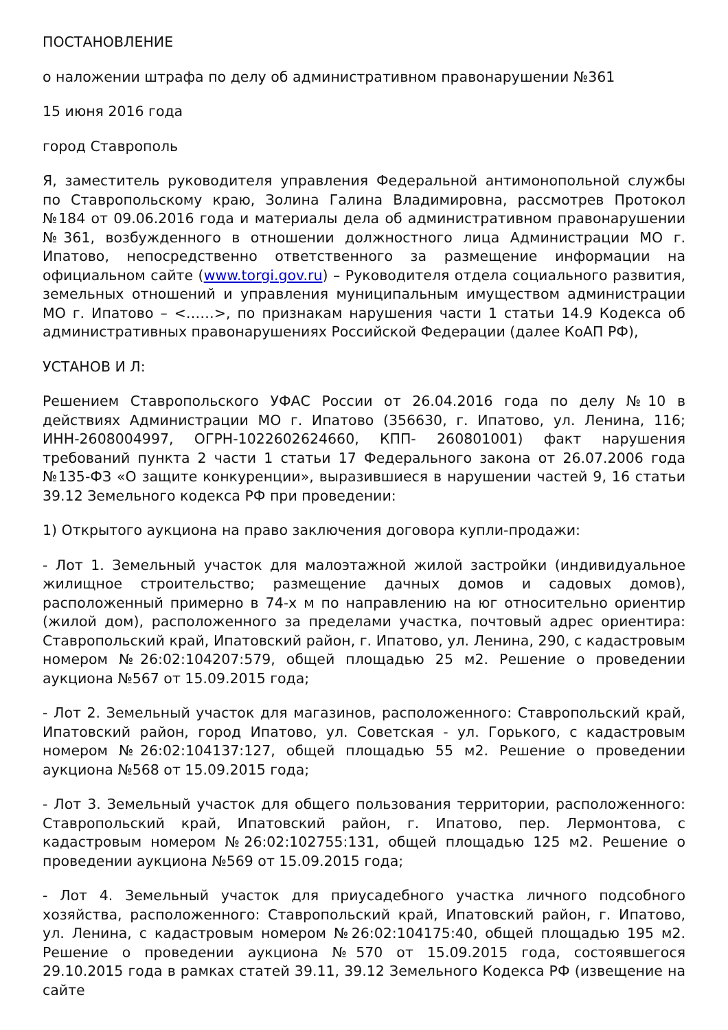ПОСТАНОВЛЕНИЕ
о наложении штрафа по делу об административном правонарушении №361
15 июня 2016 года
город Ставрополь
Я, заместитель руководителя управления Федеральной антимонопольной службы по Ставропольскому краю, Золина Галина Владимировна, рассмотрев Протокол №184 от 09.06.2016 года и материалы дела об административном правонарушении №361, возбужденного в отношении должностного лица Администрации МО г. Ипатово, непосредственно ответственного за размещение информации на официальном сайте (www.torgi.gov.ru) – Руководителя отдела социального развития, земельных отношений и управления муниципальным имуществом администрации МО г. Ипатово – <……>, по признакам нарушения части 1 статьи 14.9 Кодекса об административных правонарушениях Российской Федерации (далее КоАП РФ),
УСТАНОВ И Л:
Решением Ставропольского УФАС России от 26.04.2016 года по делу №10 в действиях Администрации МО г. Ипатово (356630, г. Ипатово, ул. Ленина, 116; ИНН-2608004997, ОГРН-1022602624660, КПП- 260801001) факт нарушения требований пункта 2 части 1 статьи 17 Федерального закона от 26.07.2006 года №135-ФЗ «О защите конкуренции», выразившиеся в нарушении частей 9, 16 статьи 39.12 Земельного кодекса РФ при проведении:
1) Открытого аукциона на право заключения договора купли-продажи:
- Лот 1. Земельный участок для малоэтажной жилой застройки (индивидуальное жилищное строительство; размещение дачных домов и садовых домов), расположенный примерно в 74-х м по направлению на юг относительно ориентир (жилой дом), расположенного за пределами участка, почтовый адрес ориентира: Ставропольский край, Ипатовский район, г. Ипатово, ул. Ленина, 290, с кадастровым номером №26:02:104207:579, общей площадью 25 м2. Решение о проведении аукциона №567 от 15.09.2015 года;
- Лот 2. Земельный участок для магазинов, расположенного: Ставропольский край, Ипатовский район, город Ипатово, ул. Советская - ул. Горького, с кадастровым номером №26:02:104137:127, общей площадью 55 м2. Решение о проведении аукциона №568 от 15.09.2015 года;
- Лот 3. Земельный участок для общего пользования территории, расположенного: Ставропольский край, Ипатовский район, г. Ипатово, пер. Лермонтова, с кадастровым номером №26:02:102755:131, общей площадью 125 м2. Решение о проведении аукциона №569 от 15.09.2015 года;
- Лот 4. Земельный участок для приусадебного участка личного подсобного хозяйства, расположенного: Ставропольский край, Ипатовский район, г. Ипатово, ул. Ленина, с кадастровым номером №26:02:104175:40, общей площадью 195 м2. Решение о проведении аукциона №570 от 15.09.2015 года, состоявшегося 29.10.2015 года в рамках статей 39.11, 39.12 Земельного Кодекса РФ (извещение на сайте